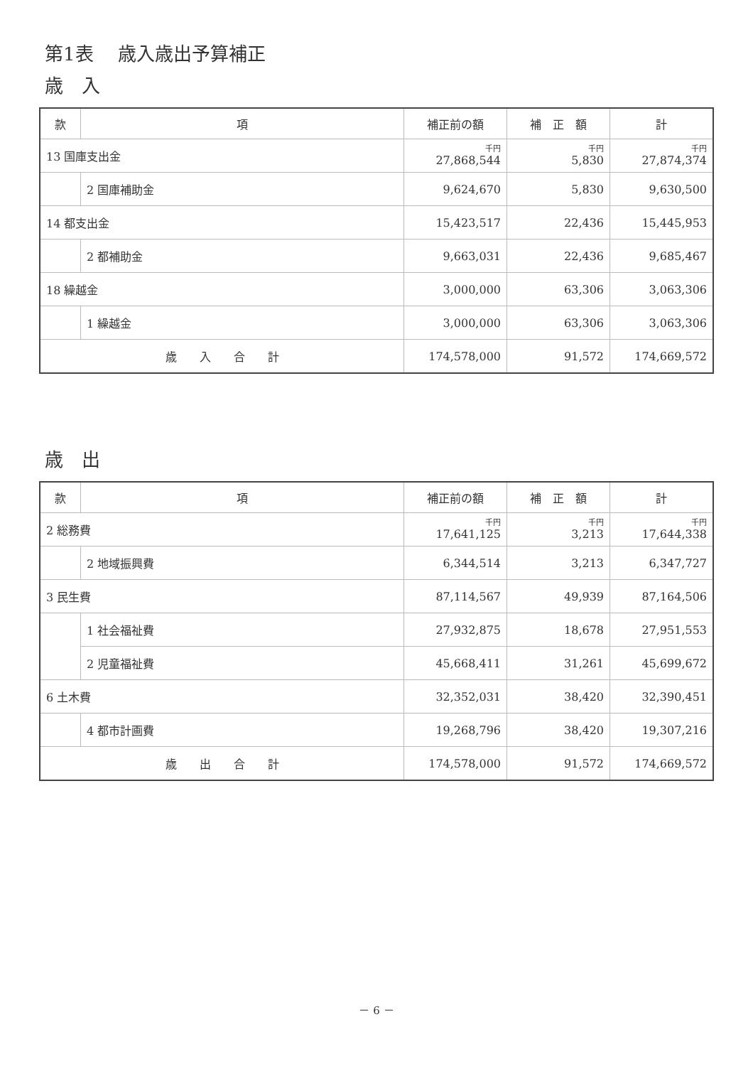第1表　 歳入歳出予算補正
歳　入
| 款 | 項 | 補正前の額 | 補 正 額 | 計 |
| --- | --- | --- | --- | --- |
| 13 国庫支出金 | | 千円 27,868,544 | 千円 5,830 | 千円 27,874,374 |
| | 2 国庫補助金 | 9,624,670 | 5,830 | 9,630,500 |
| 14 都支出金 | | 15,423,517 | 22,436 | 15,445,953 |
| | 2 都補助金 | 9,663,031 | 22,436 | 9,685,467 |
| 18 繰越金 | | 3,000,000 | 63,306 | 3,063,306 |
| | 1 繰越金 | 3,000,000 | 63,306 | 3,063,306 |
| 歳 入 合 計 | | 174,578,000 | 91,572 | 174,669,572 |
歳　出
| 款 | 項 | 補正前の額 | 補 正 額 | 計 |
| --- | --- | --- | --- | --- |
| 2 総務費 | | 千円 17,641,125 | 千円 3,213 | 千円 17,644,338 |
| | 2 地域振興費 | 6,344,514 | 3,213 | 6,347,727 |
| 3 民生費 | | 87,114,567 | 49,939 | 87,164,506 |
| | 1 社会福祉費 | 27,932,875 | 18,678 | 27,951,553 |
| | 2 児童福祉費 | 45,668,411 | 31,261 | 45,699,672 |
| 6 土木費 | | 32,352,031 | 38,420 | 32,390,451 |
| | 4 都市計画費 | 19,268,796 | 38,420 | 19,307,216 |
| 歳 出 合 計 | | 174,578,000 | 91,572 | 174,669,572 |
－ 6 －